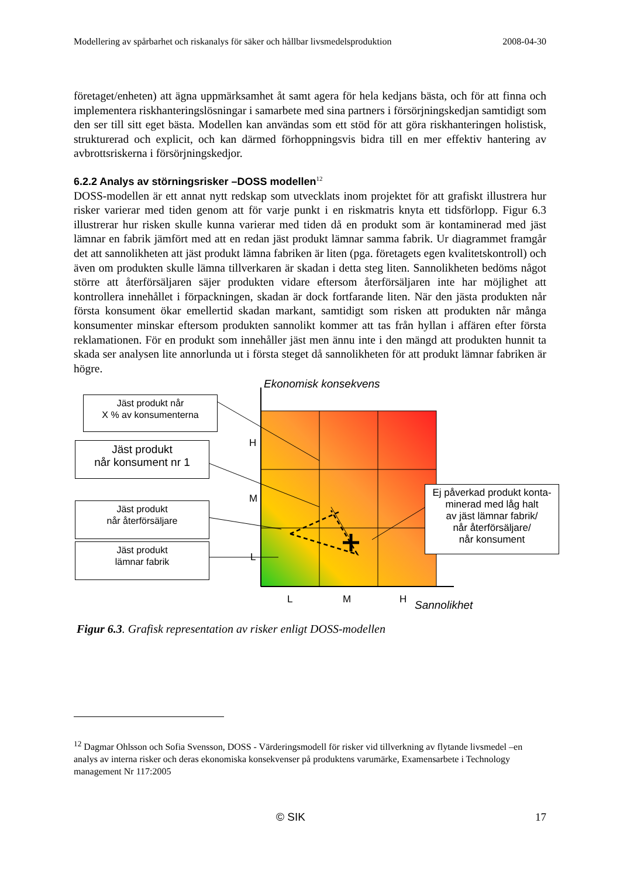Modellering av spårbarhet och riskanalys för säker och hållbar livsmedelsproduktion 2008-04-30
företaget/enheten) att ägna uppmärksamhet åt samt agera för hela kedjans bästa, och för att finna och implementera riskhanteringslösningar i samarbete med sina partners i försörjningskedjan samtidigt som den ser till sitt eget bästa. Modellen kan användas som ett stöd för att göra riskhanteringen holistisk, strukturerad och explicit, och kan därmed förhoppningsvis bidra till en mer effektiv hantering av avbrottsriskerna i försörjningskedjor.
6.2.2 Analys av störningsrisker –DOSS modellen<sup>12</sup>
DOSS-modellen är ett annat nytt redskap som utvecklats inom projektet för att grafiskt illustrera hur risker varierar med tiden genom att för varje punkt i en riskmatris knyta ett tidsförlopp. Figur 6.3 illustrerar hur risken skulle kunna varierar med tiden då en produkt som är kontaminerad med jäst lämnar en fabrik jämfört med att en redan jäst produkt lämnar samma fabrik. Ur diagrammet framgår det att sannolikheten att jäst produkt lämna fabriken är liten (pga. företagets egen kvalitetskontroll) och även om produkten skulle lämna tillverkaren är skadan i detta steg liten. Sannolikheten bedöms något större att återförsäljaren säjer produkten vidare eftersom återförsäljaren inte har möjlighet att kontrollera innehållet i förpackningen, skadan är dock fortfarande liten. När den jästa produkten når första konsument ökar emellertid skadan markant, samtidigt som risken att produkten når många konsumenter minskar eftersom produkten sannolikt kommer att tas från hyllan i affären efter första reklamationen. För en produkt som innehåller jäst men ännu inte i den mängd att produkten hunnit ta skada ser analysen lite annorlunda ut i första steget då sannolikheten för att produkt lämnar fabriken är högre.
Ekonomisk konsekvens
Jäst produkt når
X % av konsumenterna
Jäst produkt
når konsument nr 1
Jäst produkt
når återförsäljare
Jäst produkt
lämnar fabrik
Ej påverkad produkt konta-
minerad med låg halt
av jäst lämnar fabrik/
når återförsäljare/
når konsument
H
M
L
L M H Sannolikhet
Figur 6.3. Grafisk representation av risker enligt DOSS-modellen
<sup>12</sup> Dagmar Ohlsson och Sofia Svensson, DOSS - Värderingsmodell för risker vid tillverkning av flytande livsmedel –en analys av interna risker och deras ekonomiska konsekvenser på produktens varumärke, Examensarbete i Technology management Nr 117:2005
© SIK 17